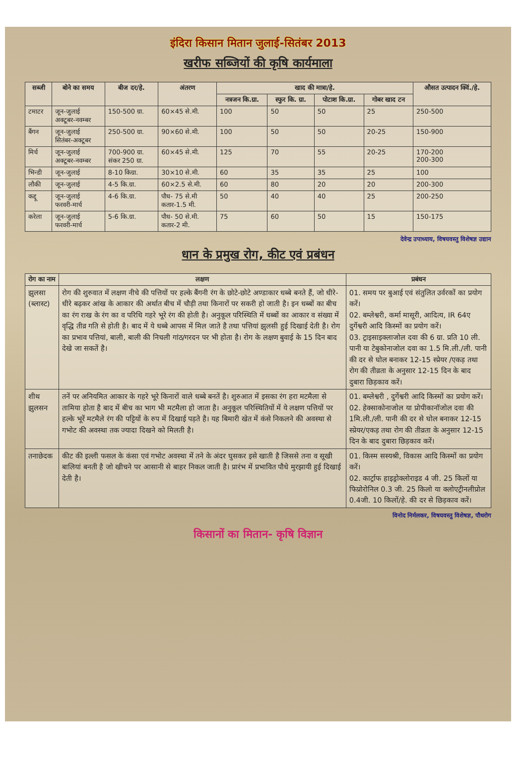इंदिरा किसान मितान जुलाई-सितंबर 2013
खरीफ सब्जियों की कृषि कार्यमाला
| सब्जी | बोने का समय | बीज दर/हे. | अंतरण | खाद की मात्रा/हे. | | | | औसत उत्पादन क्विं./हे. |
| --- | --- | --- | --- | --- | --- | --- | --- | --- |
| | | | | नत्रजन कि.ग्रा. | स्फुर कि. ग्रा. | पोटाश कि.ग्रा. | गोबर खाद टन | |
| टमाटर | जून-जुलाई अक्टूबर-नवम्बर | 150-500 ग्रा. | 60×45 से.मी. | 100 | 50 | 50 | 25 | 250-500 |
| बैंगन | जून-जुलाई सितंबर-अक्टूबर | 250-500 ग्रा. | 90×60 से.मी. | 100 | 50 | 50 | 20-25 | 150-900 |
| मिर्च | जून-जुलाई अक्टूबर-नवम्बर | 700-900 ग्रा. संकर 250 ग्रा. | 60×45 से.मी. | 125 | 70 | 55 | 20-25 | 170-200 200-300 |
| भिन्डी | जून-जुलाई | 8-10 किग्रा. | 30×10 से.मी. | 60 | 35 | 35 | 25 | 100 |
| लौकी | जून-जुलाई | 4-5 कि.ग्रा. | 60×2.5 से.मी. | 60 | 80 | 20 | 20 | 200-300 |
| कद्दू | जून-जुलाई फरवरी-मार्च | 4-6 कि.ग्रा. | पौध- 75 से.मी कतार-1.5 मी. | 50 | 40 | 40 | 25 | 200-250 |
| करेला | जून-जुलाई फरवरी-मार्च | 5-6 कि.ग्रा. | पौध- 50 से.मी. कतार-2 मी. | 75 | 60 | 50 | 15 | 150-175 |
देवेन्द्र उपाध्याय, विषयवस्तु विशेषज्ञ उद्यान
धान के प्रमुख रोग, कीट एवं प्रबंधन
| रोग का नाम | लक्षण | प्रबंधन |
| --- | --- | --- |
| झुलसा (ब्लास्ट) | रोग की शुरुवात में लक्षण नीचे की पत्तियों पर हल्के बैंगनी रंग के छोटे-छोटे अण्डाकार धब्बे बनते हैं, जो धीरे-धीरे बढ़कर आंख के आकार की अर्थात बीच में चौड़ी तथा किनारों पर सकरी हो जाती है। इन धब्बों का बीच का रंग राख के रंग का व परिधि गहरे भूरे रंग की होती है। अनुकूल परिस्थिति में धब्बों का आकार व संख्या में वृद्धि तीव्र गति से होती है। बाद में ये धब्बे आपस में मिल जाते है तथा पत्तियां झुलसी हुई दिखाई देती है। रोग का प्रभाव पत्तियां, बाली, बाली की निचली गांठ/गरदन पर भी होता है। रोग के लक्षण बुवाई के 15 दिन बाद देखे जा सकतें है। | 01. समय पर बुआई एवं संतुलित उर्वरकों का प्रयोग करें। 02. बम्लेश्वरी, कर्मा मासूरी, आदित्य, IR 64ए दुर्गेश्वरी आदि किस्मों का प्रयोग करें। 03. ट्राइसाइक्लाजोल दवा की 6 ग्रा. प्रति 10 ली. पानी या टेबुकोनाजोल दवा का 1.5 मि.ली./ली. पानी की दर से घोल बनाकर 12-15 स्प्रेयर /एकड़ तथा रोग की तीव्रता के अनुसार 12-15 दिन के बाद दुबारा छिड़काव करें। |
| शीथ झुलसन | तनें पर अनियमित आकार के गहरे भूरे किनारों वाले धब्बे बनतें है। शुरुआत में इसका रंग हरा मटमैला से तामिया होता है बाद में बीच का भाग भी मटमैला हो जाता है। अनुकूल परिस्थितियों में ये लक्षण पत्तियों पर हल्के भूरें मटमैले रंग की पट्टियों के रुप में दिखाई पड़ते है। यह बिमारी खेत में कंसे निकलने की अवस्था से गभोट की अवस्था तक ज्यादा दिखने को मिलती है। | 01. बम्लेश्वरी , दुर्गेश्वरी आदि किस्मों का प्रयोग करें। 02. हेक्साकोनाजोल या प्रोपीकानॉजोल दवा की 1मि.ली./ली. पानी की दर से घोल बनाकर 12-15 स्प्रेयर/एकड़ तथा रोग की तीव्रता के अनुसार 12-15 दिन के बाद दुबारा छिड़काव करें। |
| तनाछेदक | कीट की इल्ली फसल के कंसा एवं गभोट अवस्था में तने के अंदर घुसकर इसे खाती है जिससे तना व सूखी बालियां बनती है जो खीचने पर आसानी से बाहर निकल जाती है। प्रारंभ में प्रभावित पौधे मुरझायी हुई दिखाई देती है। | 01. किस्म सस्यश्री, विकास आदि किस्मों का प्रयोग करें। 02. कार्ट्राफ हाइड्रोक्लोराइड 4 जी. 25 किलों या फिप्रोरोनिल 0.3 जी. 25 किलो या क्लोएट्रीनलीप्रोल 0.4जी. 10 किलों/हे. की दर से छिड़काव करें। |
विनोद निर्मलकर, विषयवस्तु विशेषज्ञ, पौधरोग
किसानों का मितान- कृषि विज्ञान